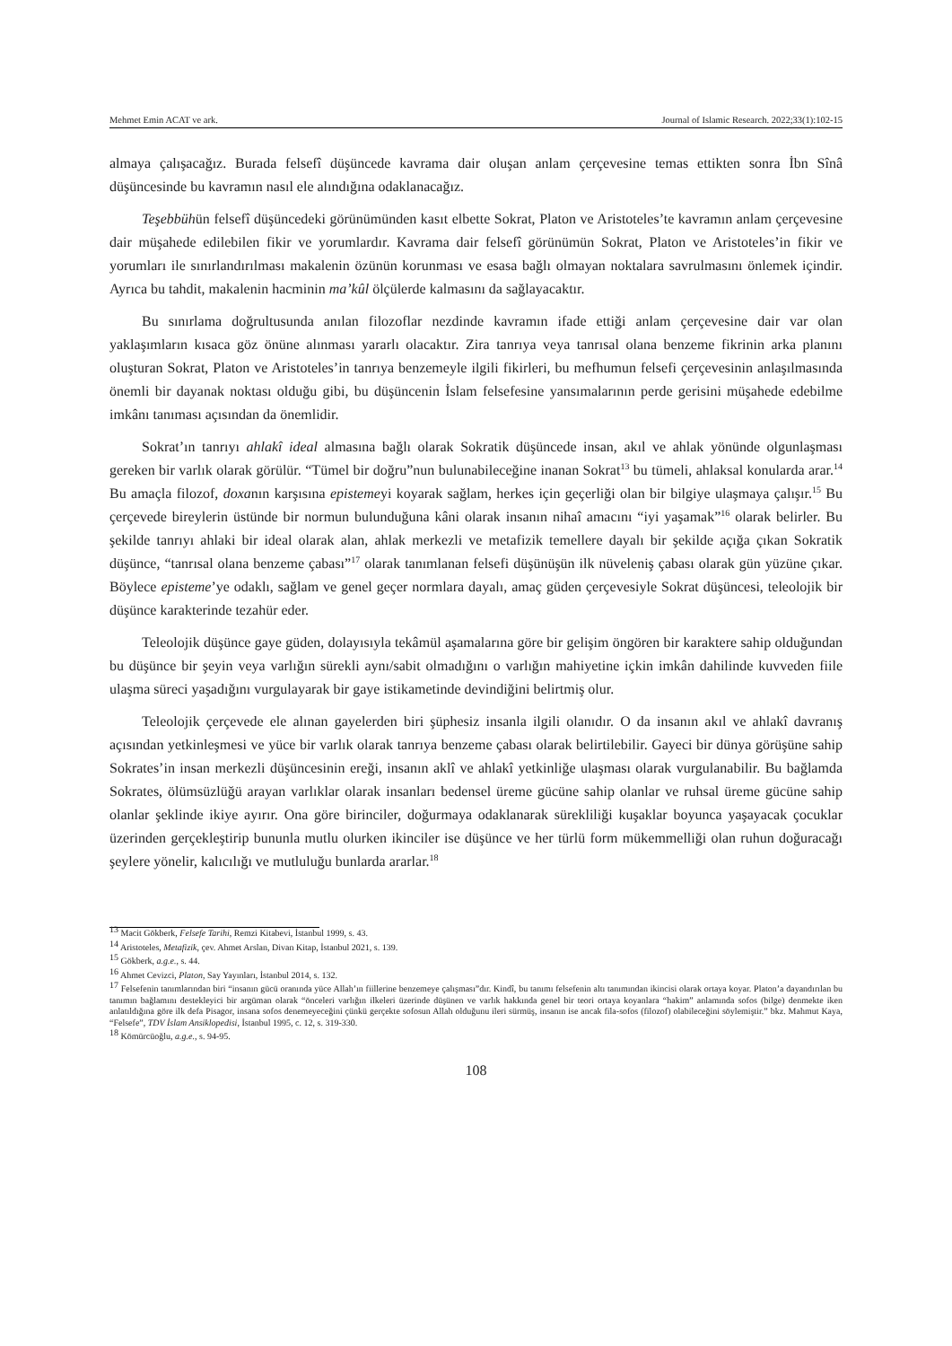Mehmet Emin ACAT ve ark. Journal of Islamic Research. 2022;33(1):102-15
almaya çalışacağız. Burada felsefî düşüncede kavrama dair oluşan anlam çerçevesine temas ettikten sonra İbn Sînâ düşüncesinde bu kavramın nasıl ele alındığına odaklanacağız.
Teşebbühün felsefî düşüncedeki görünümünden kasıt elbette Sokrat, Platon ve Aristoteles’te kavramın anlam çerçevesine dair müşahede edilebilen fikir ve yorumlardır. Kavrama dair felsefî görünümün Sokrat, Platon ve Aristoteles’in fikir ve yorumları ile sınırlandırılması makalenin özünün korunması ve esasa bağlı olmayan noktalara savrulmasını önlemek içindir. Ayrıca bu tahdit, makalenin hacminin ma’kûl ölçülerde kalmasını da sağlayacaktır.
Bu sınırlama doğrultusunda anılan filozoflar nezdinde kavramın ifade ettiği anlam çerçevesine dair var olan yaklaşımların kısaca göz önüne alınması yararlı olacaktır. Zira tanrıya veya tanrısal olana benzeme fikrinin arka planını oluşturan Sokrat, Platon ve Aristoteles’in tanrıya benzemeyle ilgili fikirleri, bu mefhumun felsefi çerçevesinin anlaşılmasında önemli bir dayanak noktası olduğu gibi, bu düşüncenin İslam felsefesine yansımalarının perde gerisini müşahede edebilme imkânı tanıması açısından da önemlidir.
Sokrat’ın tanrıyı ahlakî ideal almasına bağlı olarak Sokratik düşüncede insan, akıl ve ahlak yönünde olgunlaşması gereken bir varlık olarak görülür. “Tümel bir doğru”nun bulunabileceğine inanan Sokrat<sup>13</sup> bu tümeli, ahlaksal konularda arar.<sup>14</sup> Bu amaçla filozof, doxanın karşısına epistemeyi koyarak sağlam, herkes için geçerliği olan bir bilgiye ulaşmaya çalışır.<sup>15</sup> Bu çerçevede bireylerin üstünde bir normun bulunduğuna kâni olarak insanın nihaî amacını “iyi yaşamak”<sup>16</sup> olarak belirler. Bu şekilde tanrıyı ahlaki bir ideal olarak alan, ahlak merkezli ve metafizik temellere dayalı bir şekilde açığa çıkan Sokratik düşünce, “tanrısal olana benzeme çabası”<sup>17</sup> olarak tanımlanan felsefi düşünüşün ilk nüveleniş çabası olarak gün yüzüne çıkar. Böylece episteme’ye odaklı, sağlam ve genel geçer normlara dayalı, amaç güden çerçevesiyle Sokrat düşüncesi, teleolojik bir düşünce karakterinde tezahür eder.
Teleolojik düşünce gaye güden, dolayısıyla tekâmül aşamalarına göre bir gelişim öngören bir karaktere sahip olduğundan bu düşünce bir şeyin veya varlığın sürekli aynı/sabit olmadığını o varlığın mahiyetine içkin imkân dahilinde kuvveden fiile ulaşma süreci yaşadığını vurgulayarak bir gaye istikametinde devindiğini belirtmiş olur.
Teleolojik çerçevede ele alınan gayelerden biri şüphesiz insanla ilgili olanıdır. O da insanın akıl ve ahlakî davranış açısından yetkinleşmesi ve yüce bir varlık olarak tanrıya benzeme çabası olarak belirtilebilir. Gayeci bir dünya görüşüne sahip Sokrates’in insan merkezli düşüncesinin ereği, insanın aklî ve ahlakî yetkinliğe ulaşması olarak vurgulanabilir. Bu bağlamda Sokrates, ölümsüzlüğü arayan varlıklar olarak insanları bedensel üreme gücüne sahip olanlar ve ruhsal üreme gücüne sahip olanlar şeklinde ikiye ayırır. Ona göre birinciler, doğurmaya odaklanarak sürekliliği kuşaklar boyunca yaşayacak çocuklar üzerinden gerçekleştirip bununla mutlu olurken ikinciler ise düşünce ve her türlü form mükemmelliği olan ruhun doğuracağı şeylere yönelir, kalıcılığı ve mutluluğu bunlarda ararlar.<sup>18</sup>
<sup>13</sup> Macit Gökberk, Felsefe Tarihi, Remzi Kitabevi, İstanbul 1999, s. 43.
<sup>14</sup> Aristoteles, Metafizik, çev. Ahmet Arslan, Divan Kitap, İstanbul 2021, s. 139.
<sup>15</sup> Gökberk, a.g.e., s. 44.
<sup>16</sup> Ahmet Cevizci, Platon, Say Yayınları, İstanbul 2014, s. 132.
<sup>17</sup> Felsefenin tanımlarından biri “insanın gücü oranında yüce Allah’ın fiillerine benzemeye çalışması”dır. Kindî, bu tanımı felsefenin altı tanımından ikincisi olarak ortaya koyar. Platon’a dayandırılan bu tanımın bağlamını destekleyici bir argüman olarak “önceleri varlığın ilkeleri üzerinde düşünen ve varlık hakkında genel bir teori ortaya koyanlara “hakim” anlamında sofos (bilge) denmekte iken anlatıldığına göre ilk defa Pisagor, insana sofos denemeyeceğini çünkü gerçekte sofosun Allah olduğunu ileri sürmüş, insanın ise ancak fila-sofos (filozof) olabileceğini söylemiştir.” bkz. Mahmut Kaya, “Felsefe”, TDV İslam Ansiklopedisi, İstanbul 1995, c. 12, s. 319-330.
<sup>18</sup> Kömürcüoğlu, a.g.e., s. 94-95.
108